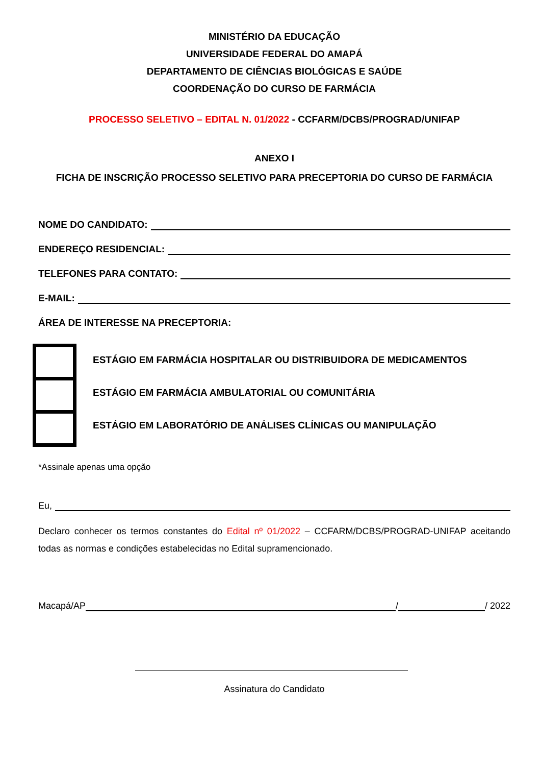MINISTÉRIO DA EDUCAÇÃO
UNIVERSIDADE FEDERAL DO AMAPÁ
DEPARTAMENTO DE CIÊNCIAS BIOLÓGICAS E SAÚDE
COORDENAÇÃO DO CURSO DE FARMÁCIA
PROCESSO SELETIVO – EDITAL N. 01/2022 - CCFARM/DCBS/PROGRAD/UNIFAP
ANEXO I
FICHA DE INSCRIÇÃO PROCESSO SELETIVO PARA PRECEPTORIA DO CURSO DE FARMÁCIA
NOME DO CANDIDATO:
ENDEREÇO RESIDENCIAL:
TELEFONES PARA CONTATO:
E-MAIL:
ÁREA DE INTERESSE NA PRECEPTORIA:
ESTÁGIO EM FARMÁCIA HOSPITALAR OU DISTRIBUIDORA DE MEDICAMENTOS
ESTÁGIO EM FARMÁCIA AMBULATORIAL OU COMUNITÁRIA
ESTÁGIO EM LABORATÓRIO DE ANÁLISES CLÍNICAS OU MANIPULAÇÃO
*Assinale apenas uma opção
Eu,
Declaro conhecer os termos constantes do Edital nº 01/2022 – CCFARM/DCBS/PROGRAD-UNIFAP aceitando todas as normas e condições estabelecidas no Edital supramencionado.
Macapá/AP / / 2022
Assinatura do Candidato